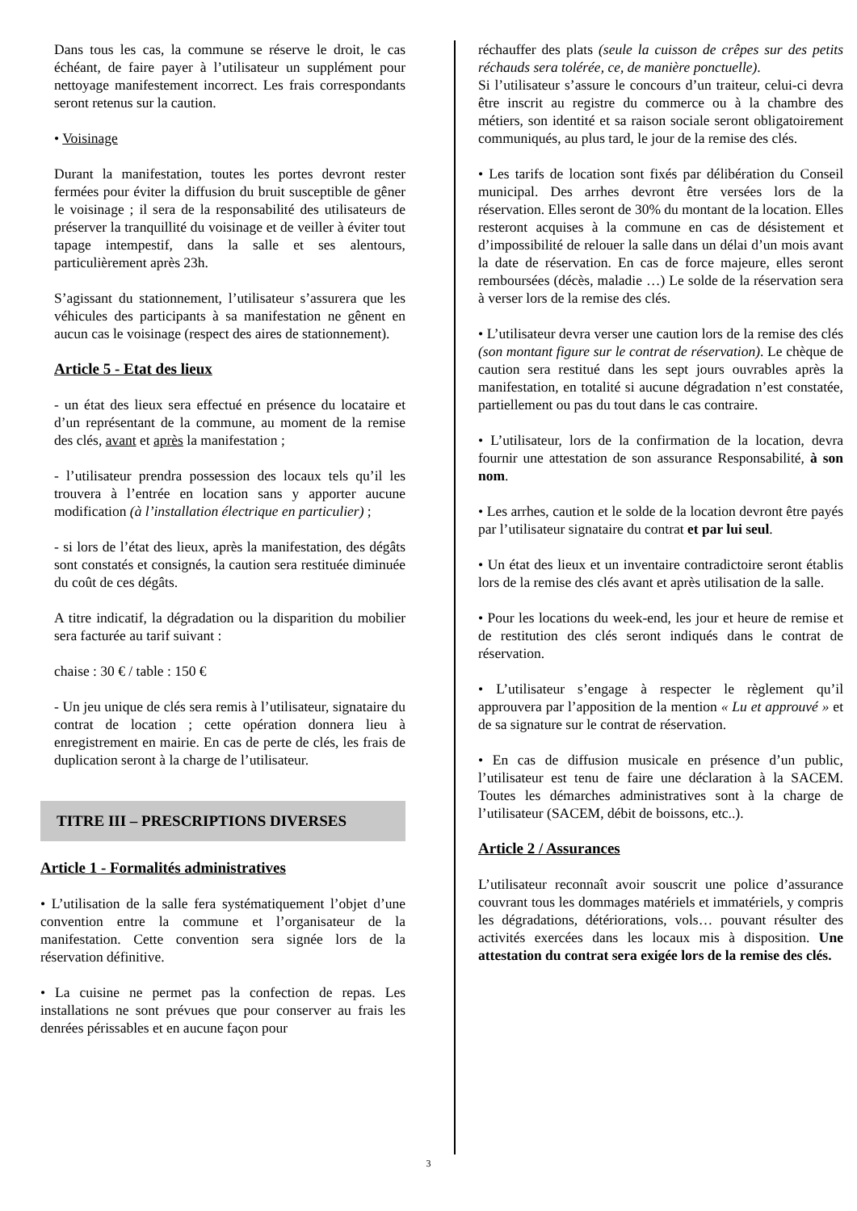Dans tous les cas, la commune se réserve le droit, le cas échéant, de faire payer à l’utilisateur un supplément pour nettoyage manifestement incorrect. Les frais correspondants seront retenus sur la caution.
• Voisinage
Durant la manifestation, toutes les portes devront rester fermées pour éviter la diffusion du bruit susceptible de gêner le voisinage ; il sera de la responsabilité des utilisateurs de préserver la tranquillité du voisinage et de veiller à éviter tout tapage intempestif, dans la salle et ses alentours, particulièrement après 23h.
S’agissant du stationnement, l’utilisateur s’assurera que les véhicules des participants à sa manifestation ne gênent en aucun cas le voisinage (respect des aires de stationnement).
Article 5 - Etat des lieux
- un état des lieux sera effectué en présence du locataire et d’un représentant de la commune, au moment de la remise des clés, avant et après la manifestation ;
- l’utilisateur prendra possession des locaux tels qu’il les trouvera à l’entrée en location sans y apporter aucune modification (à l’installation électrique en particulier) ;
- si lors de l’état des lieux, après la manifestation, des dégâts sont constatés et consignés, la caution sera restituée diminuée du coût de ces dégâts.
A titre indicatif, la dégradation ou la disparition du mobilier sera facturée au tarif suivant :
chaise : 30 € / table : 150 €
- Un jeu unique de clés sera remis à l’utilisateur, signataire du contrat de location ; cette opération donnera lieu à enregistrement en mairie. En cas de perte de clés, les frais de duplication seront à la charge de l’utilisateur.
TITRE III – PRESCRIPTIONS DIVERSES
Article 1 - Formalités administratives
• L’utilisation de la salle fera systématiquement l’objet d’une convention entre la commune et l’organisateur de la manifestation. Cette convention sera signée lors de la réservation définitive.
• La cuisine ne permet pas la confection de repas. Les installations ne sont prévues que pour conserver au frais les denrées périssables et en aucune façon pour
réchauffer des plats (seule la cuisson de crêpes sur des petits réchauds sera tolérée, ce, de manière ponctuelle).
Si l’utilisateur s’assure le concours d’un traiteur, celui-ci devra être inscrit au registre du commerce ou à la chambre des métiers, son identité et sa raison sociale seront obligatoirement communiqués, au plus tard, le jour de la remise des clés.
• Les tarifs de location sont fixés par délibération du Conseil municipal. Des arrhes devront être versées lors de la réservation. Elles seront de 30% du montant de la location. Elles resteront acquises à la commune en cas de désistement et d’impossibilité de relouer la salle dans un délai d’un mois avant la date de réservation. En cas de force majeure, elles seront remboursées (décès, maladie …) Le solde de la réservation sera à verser lors de la remise des clés.
• L’utilisateur devra verser une caution lors de la remise des clés (son montant figure sur le contrat de réservation). Le chèque de caution sera restitué dans les sept jours ouvrables après la manifestation, en totalité si aucune dégradation n’est constatée, partiellement ou pas du tout dans le cas contraire.
• L’utilisateur, lors de la confirmation de la location, devra fournir une attestation de son assurance Responsabilité, à son nom.
• Les arrhes, caution et le solde de la location devront être payés par l’utilisateur signataire du contrat et par lui seul.
• Un état des lieux et un inventaire contradictoire seront établis lors de la remise des clés avant et après utilisation de la salle.
• Pour les locations du week-end, les jour et heure de remise et de restitution des clés seront indiqués dans le contrat de réservation.
• L’utilisateur s’engage à respecter le règlement qu’il approuvera par l’apposition de la mention « Lu et approuvé » et de sa signature sur le contrat de réservation.
• En cas de diffusion musicale en présence d’un public, l’utilisateur est tenu de faire une déclaration à la SACEM. Toutes les démarches administratives sont à la charge de l’utilisateur (SACEM, débit de boissons, etc..).
Article 2 / Assurances
L’utilisateur reconnaît avoir souscrit une police d’assurance couvrant tous les dommages matériels et immatériels, y compris les dégradations, détériorations, vols… pouvant résulter des activités exercées dans les locaux mis à disposition. Une attestation du contrat sera exigée lors de la remise des clés.
3